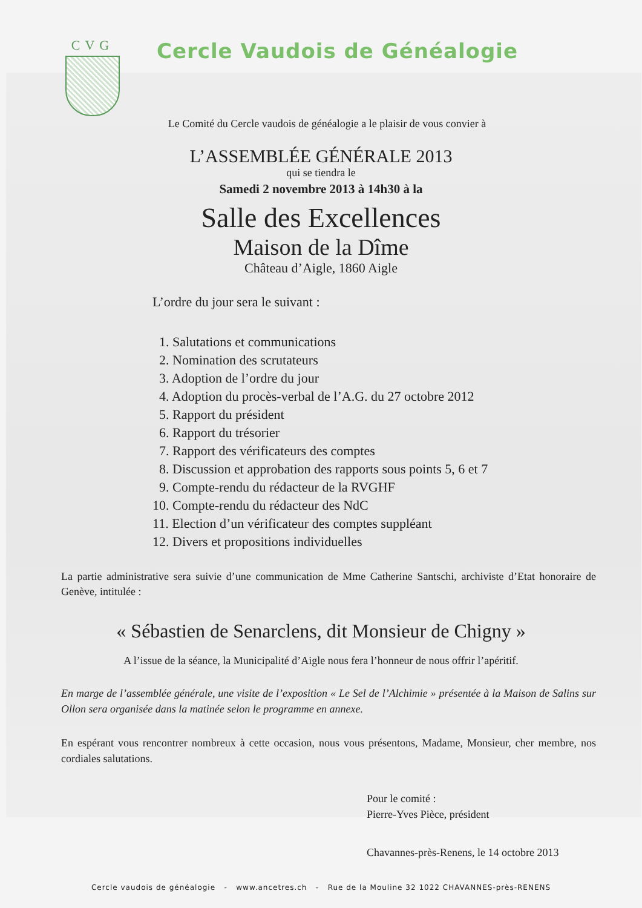CVG
Cercle Vaudois de Généalogie
Le Comité du Cercle vaudois de généalogie a le plaisir de vous convier à
L’ASSEMBLÉE GÉNÉRALE 2013
qui se tiendra le
Samedi 2 novembre 2013 à 14h30 à la
Salle des Excellences
Maison de la Dîme
Château d’Aigle, 1860 Aigle
L’ordre du jour sera le suivant :
1. Salutations et communications
2. Nomination des scrutateurs
3. Adoption de l’ordre du jour
4. Adoption du procès-verbal de l’A.G. du 27 octobre 2012
5. Rapport du président
6. Rapport du trésorier
7. Rapport des vérificateurs des comptes
8. Discussion et approbation des rapports sous points 5, 6 et 7
9. Compte-rendu du rédacteur de la RVGHF
10. Compte-rendu du rédacteur des NdC
11. Election d’un vérificateur des comptes suppléant
12. Divers et propositions individuelles
La partie administrative sera suivie d’une communication de Mme Catherine Santschi, archiviste d’Etat honoraire de Genève, intitulée :
« Sébastien de Senarclens, dit Monsieur de Chigny »
A l’issue de la séance, la Municipalité d’Aigle nous fera l’honneur de nous offrir l’apéritif.
En marge de l’assemblée générale, une visite de l’exposition « Le Sel de l’Alchimie » présentée à la Maison de Salins sur Ollon sera organisée dans la matinée selon le programme en annexe.
En espérant vous rencontrer nombreux à cette occasion, nous vous présentons, Madame, Monsieur, cher membre, nos cordiales salutations.
Pour le comité :
Pierre-Yves Pièce, président
Chavannes-près-Renens, le 14 octobre 2013
Cercle vaudois de généalogie - www.ancetres.ch - Rue de la Mouline 32 1022 CHAVANNES-près-RENENS